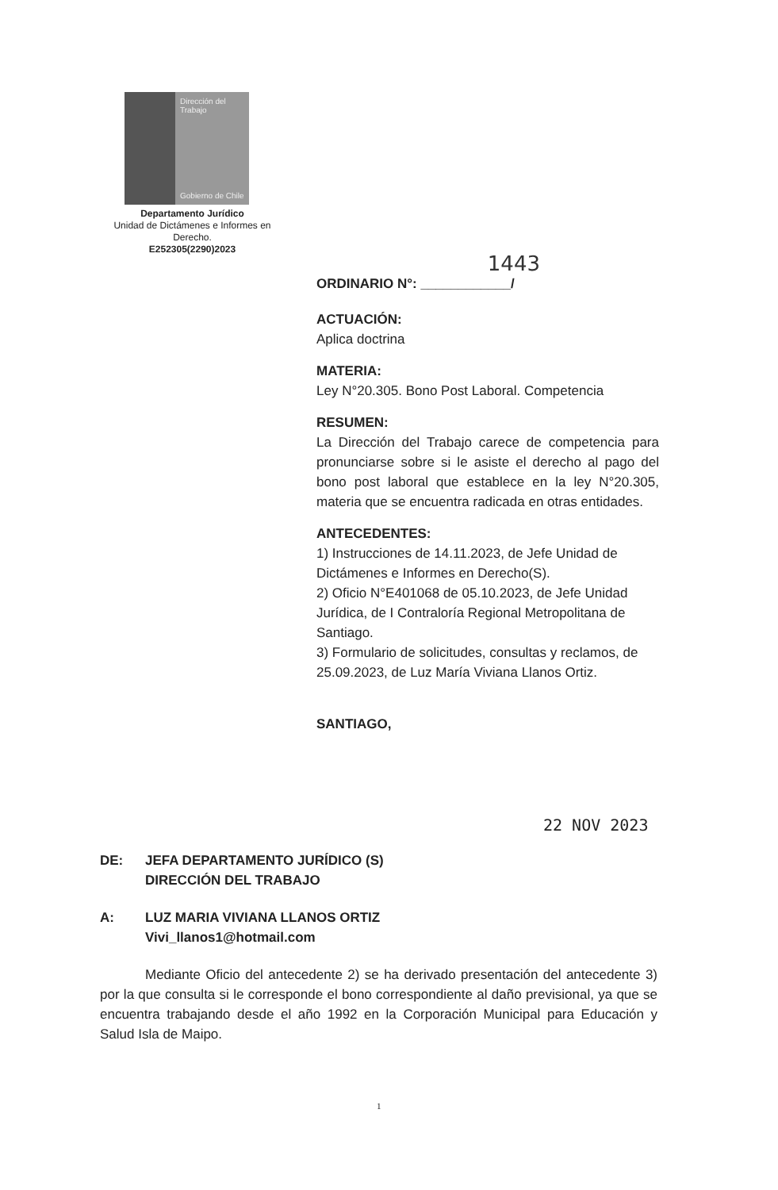Dirección del
Trabajo
Gobierno de Chile
Departamento Jurídico
Unidad de Dictámenes e Informes en Derecho.
E252305(2290)2023
1443
ORDINARIO N°: ____________/
ACTUACIÓN:
Aplica doctrina
MATERIA:
Ley N°20.305. Bono Post Laboral. Competencia
RESUMEN:
La Dirección del Trabajo carece de competencia para pronunciarse sobre si le asiste el derecho al pago del bono post laboral que establece en la ley N°20.305, materia que se encuentra radicada en otras entidades.
ANTECEDENTES:
1) Instrucciones de 14.11.2023, de Jefe Unidad de Dictámenes e Informes en Derecho(S).
2) Oficio N°E401068 de 05.10.2023, de Jefe Unidad Jurídica, de I Contraloría Regional Metropolitana de Santiago.
3) Formulario de solicitudes, consultas y reclamos, de 25.09.2023, de Luz María Viviana Llanos Ortiz.
SANTIAGO,
22 NOV 2023
DE: JEFA DEPARTAMENTO JURÍDICO (S)
DIRECCIÓN DEL TRABAJO
A: LUZ MARIA VIVIANA LLANOS ORTIZ
Vivi_llanos1@hotmail.com
Mediante Oficio del antecedente 2) se ha derivado presentación del antecedente 3) por la que consulta si le corresponde el bono correspondiente al daño previsional, ya que se encuentra trabajando desde el año 1992 en la Corporación Municipal para Educación y Salud Isla de Maipo.
1